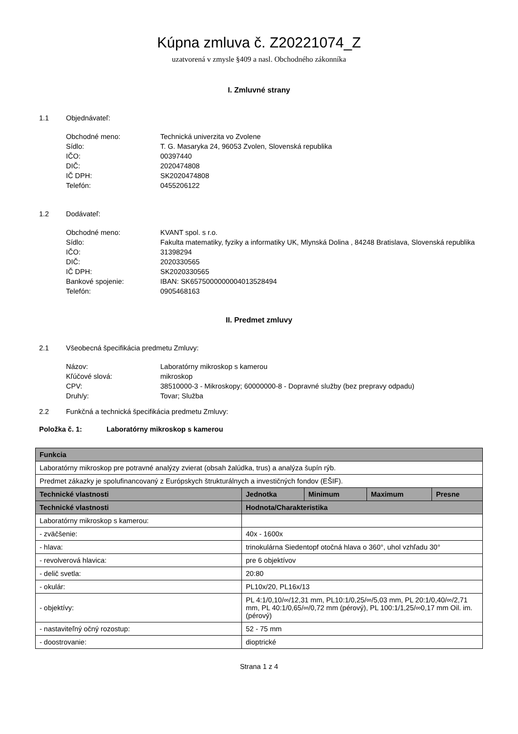Kúpna zmluva č. Z20221074_Z
uzatvorená v zmysle §409 a nasl. Obchodného zákonníka
I. Zmluvné strany
1.1 Objednávateľ:
| Obchodné meno: | Technická univerzita vo Zvolene |
| Sídlo: | T. G. Masaryka 24, 96053 Zvolen, Slovenská republika |
| IČO: | 00397440 |
| DIČ: | 2020474808 |
| IČ DPH: | SK2020474808 |
| Telefón: | 0455206122 |
1.2 Dodávateľ:
| Obchodné meno: | KVANT spol. s r.o. |
| Sídlo: | Fakulta matematiky, fyziky a informatiky UK, Mlynská Dolina , 84248 Bratislava, Slovenská republika |
| IČO: | 31398294 |
| DIČ: | 2020330565 |
| IČ DPH: | SK2020330565 |
| Bankové spojenie: | IBAN: SK6575000000004013528494 |
| Telefón: | 0905468163 |
II. Predmet zmluvy
2.1 Všeobecná špecifikácia predmetu Zmluvy:
| Názov: | Laboratórny mikroskop s kamerou |
| Kľúčové slová: | mikroskop |
| CPV: | 38510000-3 - Mikroskopy; 60000000-8 - Dopravné služby (bez prepravy odpadu) |
| Druh/y: | Tovar; Služba |
2.2 Funkčná a technická špecifikácia predmetu Zmluvy:
Položka č. 1: Laboratórny mikroskop s kamerou
| Funkcia | | | | |
| --- | --- | --- | --- | --- |
| Laboratórny mikroskop pre potravné analýzy zvierat (obsah žalúdka, trus) a analýza šupín rýb. | | | | |
| Predmet zákazky je spolufinancovaný z Európskych štrukturálnych a investičných fondov (EŠIF). | | | | |
| Technické vlastnosti | Jednotka | Minimum | Maximum | Presne |
| Technické vlastnosti | Hodnota/Charakteristika | | | |
| Laboratórny mikroskop s kamerou: | | | | |
| - zväčšenie: | 40x - 1600x | | | |
| - hlava: | trinokulárna Siedentopf otočná hlava o 360°, uhol vzhľadu 30° | | | |
| - revolverová hlavica: | pre 6 objektívov | | | |
| - delič svetla: | 20:80 | | | |
| - okulár: | PL10x/20, PL16x/13 | | | |
| - objektívy: | PL 4:1/0,10/∞/12,31 mm, PL10:1/0,25/∞/5,03 mm, PL 20:1/0,40/∞/2,71 mm, PL 40:1/0,65/∞/0,72 mm (pérový), PL 100:1/1,25/∞0,17 mm Oil. im. (pérový) | | | |
| - nastaviteľný očný rozostup: | 52 - 75 mm | | | |
| - doostrovanie: | dioptrické | | | |
Strana 1 z 4